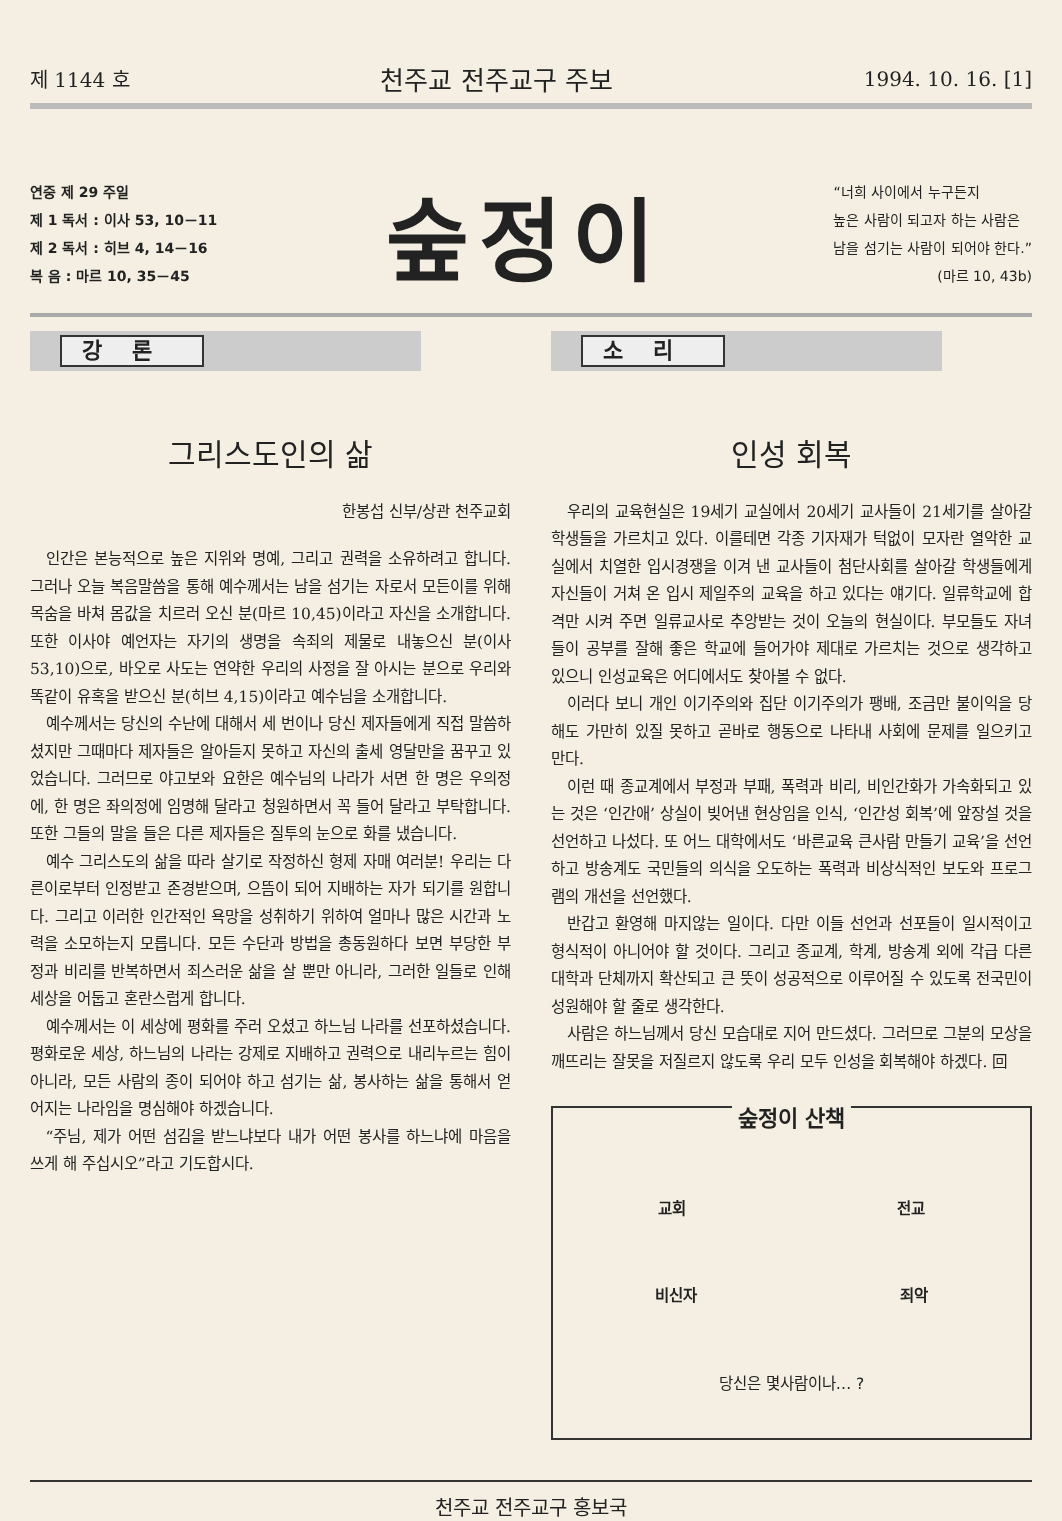제 1144 호 천주교 전주교구 주보 1994. 10. 16. [1]
연중 제 29 주일
제 1 독서 : 이사 53, 10－11
제 2 독서 : 히브 4, 14－16
복 음 : 마르 10, 35－45
숲정이
“너희 사이에서 누구든지
높은 사람이 되고자 하는 사람은
남을 섬기는 사람이 되어야 한다.”
(마르 10, 43b)
강론
그리스도인의 삶
한봉섭 신부/상관 천주교회
인간은 본능적으로 높은 지위와 명예, 그리고 권력을 소유하려고 합니다. 그러나 오늘 복음말씀을 통해 예수께서는 남을 섬기는 자로서 모든이를 위해 목숨을 바쳐 몸값을 치르러 오신 분(마르 10,45)이라고 자신을 소개합니다. 또한 이사야 예언자는 자기의 생명을 속죄의 제물로 내놓으신 분(이사 53,10)으로, 바오로 사도는 연약한 우리의 사정을 잘 아시는 분으로 우리와 똑같이 유혹을 받으신 분(히브 4,15)이라고 예수님을 소개합니다.
예수께서는 당신의 수난에 대해서 세 번이나 당신 제자들에게 직접 말씀하셨지만 그때마다 제자들은 알아듣지 못하고 자신의 출세 영달만을 꿈꾸고 있었습니다. 그러므로 야고보와 요한은 예수님의 나라가 서면 한 명은 우의정에, 한 명은 좌의정에 임명해 달라고 청원하면서 꼭 들어 달라고 부탁합니다. 또한 그들의 말을 들은 다른 제자들은 질투의 눈으로 화를 냈습니다.
예수 그리스도의 삶을 따라 살기로 작정하신 형제 자매 여러분! 우리는 다른이로부터 인정받고 존경받으며, 으뜸이 되어 지배하는 자가 되기를 원합니다. 그리고 이러한 인간적인 욕망을 성취하기 위하여 얼마나 많은 시간과 노력을 소모하는지 모릅니다. 모든 수단과 방법을 총동원하다 보면 부당한 부정과 비리를 반복하면서 죄스러운 삶을 살 뿐만 아니라, 그러한 일들로 인해 세상을 어둡고 혼란스럽게 합니다.
예수께서는 이 세상에 평화를 주러 오셨고 하느님 나라를 선포하셨습니다. 평화로운 세상, 하느님의 나라는 강제로 지배하고 권력으로 내리누르는 힘이 아니라, 모든 사람의 종이 되어야 하고 섬기는 삶, 봉사하는 삶을 통해서 얻어지는 나라임을 명심해야 하겠습니다.
“주님, 제가 어떤 섬김을 받느냐보다 내가 어떤 봉사를 하느냐에 마음을 쓰게 해 주십시오”라고 기도합시다.
소리
인성 회복
우리의 교육현실은 19세기 교실에서 20세기 교사들이 21세기를 살아갈 학생들을 가르치고 있다. 이를테면 각종 기자재가 턱없이 모자란 열악한 교실에서 치열한 입시경쟁을 이겨 낸 교사들이 첨단사회를 살아갈 학생들에게 자신들이 거쳐 온 입시 제일주의 교육을 하고 있다는 얘기다. 일류학교에 합격만 시켜 주면 일류교사로 추앙받는 것이 오늘의 현실이다. 부모들도 자녀들이 공부를 잘해 좋은 학교에 들어가야 제대로 가르치는 것으로 생각하고 있으니 인성교육은 어디에서도 찾아볼 수 없다.
이러다 보니 개인 이기주의와 집단 이기주의가 팽배, 조금만 불이익을 당해도 가만히 있질 못하고 곧바로 행동으로 나타내 사회에 문제를 일으키고 만다.
이런 때 종교계에서 부정과 부패, 폭력과 비리, 비인간화가 가속화되고 있는 것은 ‘인간애’ 상실이 빚어낸 현상임을 인식, ‘인간성 회복’에 앞장설 것을 선언하고 나섰다. 또 어느 대학에서도 ‘바른교육 큰사람 만들기 교육’을 선언하고 방송계도 국민들의 의식을 오도하는 폭력과 비상식적인 보도와 프로그램의 개선을 선언했다.
반갑고 환영해 마지않는 일이다. 다만 이들 선언과 선포들이 일시적이고 형식적이 아니어야 할 것이다. 그리고 종교계, 학계, 방송계 외에 각급 다른 대학과 단체까지 확산되고 큰 뜻이 성공적으로 이루어질 수 있도록 전국민이 성원해야 할 줄로 생각한다.
사람은 하느님께서 당신 모습대로 지어 만드셨다. 그러므로 그분의 모상을 깨뜨리는 잘못을 저질르지 않도록 우리 모두 인성을 회복해야 하겠다. 回
숲정이 산책
교회 전교
비신자 죄악
당신은 몇사람이나… ?
천주교 전주교구 홍보국